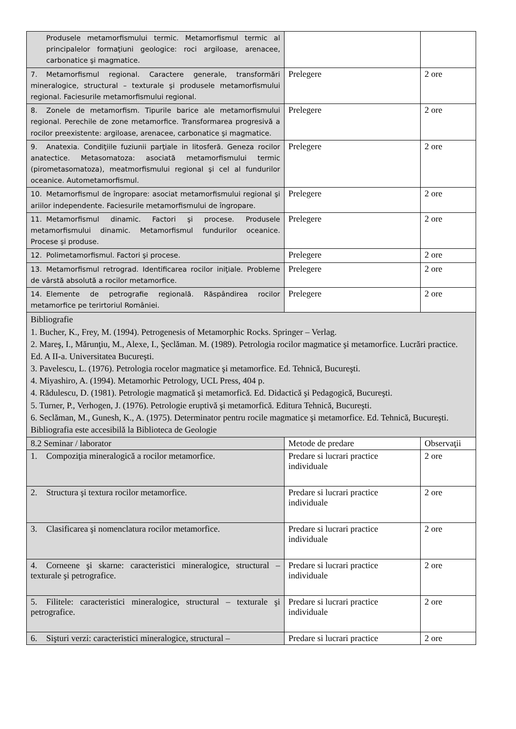| Produsele metamorfismului termic. Metamorfismul termic al principalelor formaţiuni geologice: roci argiloase, arenacee, carbonatice şi magmatice. | | |
| 7. Metamorfismul regional. Caractere generale, transformări mineralogice, structural – texturale şi produsele metamorfismului regional. Faciesurile metamorfismului regional. | Prelegere | 2 ore |
| 8. Zonele de metamorfism. Tipurile barice ale metamorfismului regional. Perechile de zone metamorfice. Transformarea progresivă a rocilor preexistente: argiloase, arenacee, carbonatice şi magmatice. | Prelegere | 2 ore |
| 9. Anatexia. Condiţiile fuziunii parţiale in litosferă. Geneza rocilor anatectice. Metasomatoza: asociată metamorfismului termic (pirometasomatoza), meatmorfismului regional şi cel al fundurilor oceanice. Automet­amorfismul. | Prelegere | 2 ore |
| 10. Metamorfismul de îngropare: asociat metamorfismului regional şi ariilor independente. Faciesurile metamorfismului de îngropare. | Prelegere | 2 ore |
| 11. Metamorfismul dinamic. Factori şi procese. Produsele metamorfismului dinamic. Metamorfismul fundurilor oceanice. Procese şi produse. | Prelegere | 2 ore |
| 12. Polimetamorfismul. Factori şi procese. | Prelegere | 2 ore |
| 13. Metamorfismul retrograd. Identificarea rocilor iniţiale. Probleme de vârstă absolută a rocilor metamorfice. | Prelegere | 2 ore |
| 14. Elemente de petrografie regională. Răspândirea rocilor metamorfice pe terirtoriul României. | Prelegere | 2 ore |
| Bibliografie 1. Bucher, K., Frey, M. (1994). Petrogenesis of Metamorphic Rocks. Springer – Verlag. 2. Mareş, I., Mărunţiu, M., Alexe, I., Şeclăman. M. (1989). Petrologia rocilor magmatice şi metamorfice. Lucrări practice. Ed. A II-a. Universitatea Bucureşti. 3. Pavelescu, L. (1976). Petrologia rocelor magmatice şi metamorfice. Ed. Tehnică, Bucureşti. 4. Miyashiro, A. (1994). Metamorhic Petrology, UCL Press, 404 p. 4. Rădulescu, D. (1981). Petrologie magmatică şi metamorfică. Ed. Didactică şi Pedagogică, Bucureşti. 5. Turner, P., Verhogen, J. (1976). Petrologie eruptivă şi metamorfică. Editura Tehnică, Bucureşti. 6. Seclăman, M., Gunesh, K., A. (1975). Determinator pentru rocile magmatice şi metamorfice. Ed. Tehnică, Bucureşti. Bibliografia este accesibilă la Biblioteca de Geologie | | |
| 8.2 Seminar / laborator | Metode de predare | Observaţii |
| 1. Compoziţia mineralogică a rocilor metamorfice. | Predare si lucrari practice individuale | 2 ore |
| 2. Structura şi textura rocilor metamorfice. | Predare si lucrari practice individuale | 2 ore |
| 3. Clasificarea şi nomenclatura rocilor metamorfice. | Predare si lucrari practice individuale | 2 ore |
| 4. Corneene şi skarne: caracteristici mineralogice, structural – texturale şi petrografice. | Predare si lucrari practice individuale | 2 ore |
| 5. Filitele: caracteristici mineralogice, structural – texturale şi petrografice. | Predare si lucrari practice individuale | 2 ore |
| 6. Sişturi verzi: caracteristici mineralogice, structural – | Predare si lucrari practice | 2 ore |